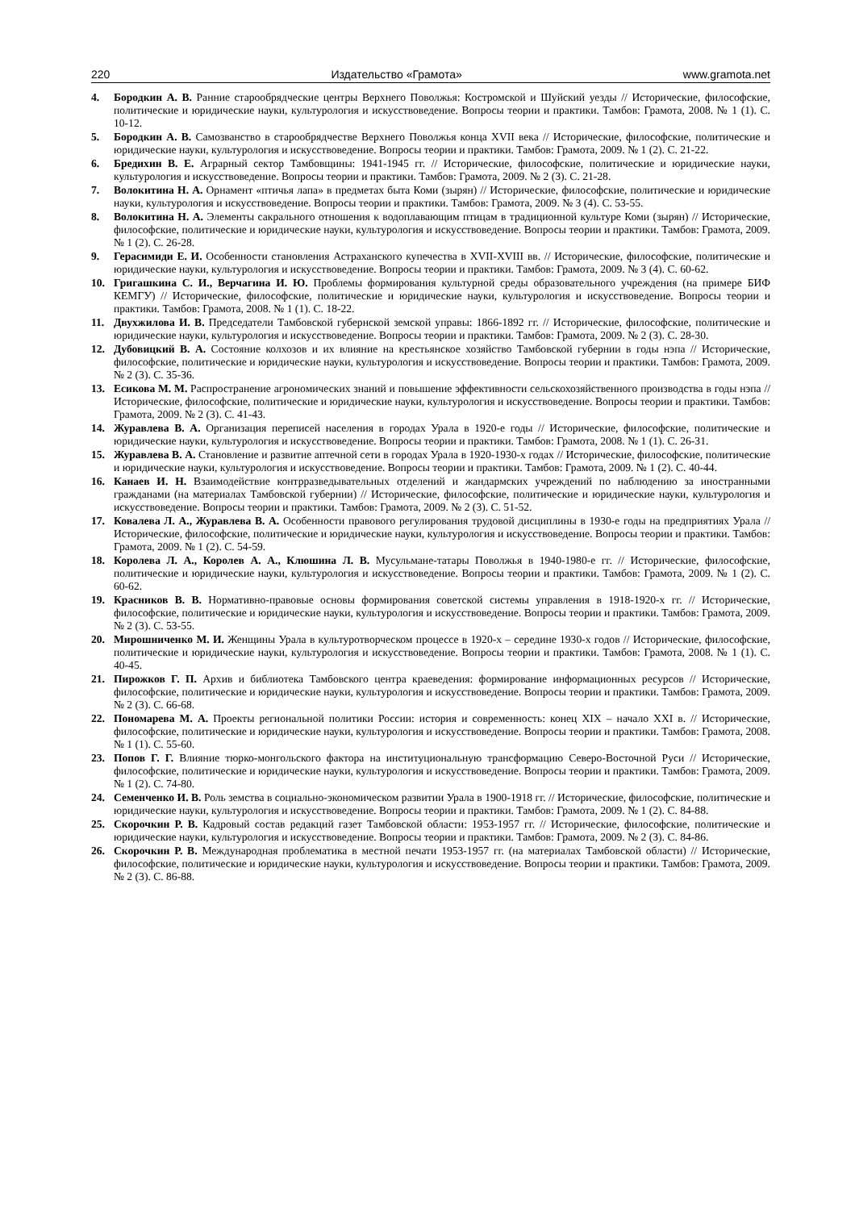220 Издательство «Грамота» www.gramota.net
4. Бородкин А. В. Ранние старообрядческие центры Верхнего Поволжья: Костромской и Шуйский уезды // Исторические, философские, политические и юридические науки, культурология и искусствоведение. Вопросы теории и практики. Тамбов: Грамота, 2008. № 1 (1). С. 10-12.
5. Бородкин А. В. Самозванство в старообрядчестве Верхнего Поволжья конца XVII века // Исторические, философские, политические и юридические науки, культурология и искусствоведение. Вопросы теории и практики. Тамбов: Грамота, 2009. № 1 (2). С. 21-22.
6. Бредихин В. Е. Аграрный сектор Тамбовщины: 1941-1945 гг. // Исторические, философские, политические и юридические науки, культурология и искусствоведение. Вопросы теории и практики. Тамбов: Грамота, 2009. № 2 (3). С. 21-28.
7. Волокитина Н. А. Орнамент «птичья лапа» в предметах быта Коми (зырян) // Исторические, философские, политические и юридические науки, культурология и искусствоведение. Вопросы теории и практики. Тамбов: Грамота, 2009. № 3 (4). С. 53-55.
8. Волокитина Н. А. Элементы сакрального отношения к водоплавающим птицам в традиционной культуре Коми (зырян) // Исторические, философские, политические и юридические науки, культурология и искусствоведение. Вопросы теории и практики. Тамбов: Грамота, 2009. № 1 (2). С. 26-28.
9. Герасимиди Е. И. Особенности становления Астраханского купечества в XVII-XVIII вв. // Исторические, философские, политические и юридические науки, культурология и искусствоведение. Вопросы теории и практики. Тамбов: Грамота, 2009. № 3 (4). С. 60-62.
10. Григашкина С. И., Верчагина И. Ю. Проблемы формирования культурной среды образовательного учреждения (на примере БИФ КЕМГУ) // Исторические, философские, политические и юридические науки, культурология и искусствоведение. Вопросы теории и практики. Тамбов: Грамота, 2008. № 1 (1). С. 18-22.
11. Двухжилова И. В. Председатели Тамбовской губернской земской управы: 1866-1892 гг. // Исторические, философские, политические и юридические науки, культурология и искусствоведение. Вопросы теории и практики. Тамбов: Грамота, 2009. № 2 (3). С. 28-30.
12. Дубовицкий В. А. Состояние колхозов и их влияние на крестьянское хозяйство Тамбовской губернии в годы нэпа // Исторические, философские, политические и юридические науки, культурология и искусствоведение. Вопросы теории и практики. Тамбов: Грамота, 2009. № 2 (3). С. 35-36.
13. Есикова М. М. Распространение агрономических знаний и повышение эффективности сельскохозяйственного производства в годы нэпа // Исторические, философские, политические и юридические науки, культурология и искусствоведение. Вопросы теории и практики. Тамбов: Грамота, 2009. № 2 (3). С. 41-43.
14. Журавлева В. А. Организация переписей населения в городах Урала в 1920-е годы // Исторические, философские, политические и юридические науки, культурология и искусствоведение. Вопросы теории и практики. Тамбов: Грамота, 2008. № 1 (1). С. 26-31.
15. Журавлева В. А. Становление и развитие аптечной сети в городах Урала в 1920-1930-х годах // Исторические, философские, политические и юридические науки, культурология и искусствоведение. Вопросы теории и практики. Тамбов: Грамота, 2009. № 1 (2). С. 40-44.
16. Канаев И. Н. Взаимодействие контрразведывательных отделений и жандармских учреждений по наблюдению за иностранными гражданами (на материалах Тамбовской губернии) // Исторические, философские, политические и юридические науки, культурология и искусствоведение. Вопросы теории и практики. Тамбов: Грамота, 2009. № 2 (3). С. 51-52.
17. Ковалева Л. А., Журавлева В. А. Особенности правового регулирования трудовой дисциплины в 1930-е годы на предприятиях Урала // Исторические, философские, политические и юридические науки, культурология и искусствоведение. Вопросы теории и практики. Тамбов: Грамота, 2009. № 1 (2). С. 54-59.
18. Королева Л. А., Королев А. А., Клюшина Л. В. Мусульмане-татары Поволжья в 1940-1980-е гг. // Исторические, философские, политические и юридические науки, культурология и искусствоведение. Вопросы теории и практики. Тамбов: Грамота, 2009. № 1 (2). С. 60-62.
19. Красников В. В. Нормативно-правовые основы формирования советской системы управления в 1918-1920-х гг. // Исторические, философские, политические и юридические науки, культурология и искусствоведение. Вопросы теории и практики. Тамбов: Грамота, 2009. № 2 (3). С. 53-55.
20. Мирошниченко М. И. Женщины Урала в культуротворческом процессе в 1920-х – середине 1930-х годов // Исторические, философские, политические и юридические науки, культурология и искусствоведение. Вопросы теории и практики. Тамбов: Грамота, 2008. № 1 (1). С. 40-45.
21. Пирожков Г. П. Архив и библиотека Тамбовского центра краеведения: формирование информационных ресурсов // Исторические, философские, политические и юридические науки, культурология и искусствоведение. Вопросы теории и практики. Тамбов: Грамота, 2009. № 2 (3). С. 66-68.
22. Пономарева М. А. Проекты региональной политики России: история и современность: конец XIX – начало XXI в. // Исторические, философские, политические и юридические науки, культурология и искусствоведение. Вопросы теории и практики. Тамбов: Грамота, 2008. № 1 (1). С. 55-60.
23. Попов Г. Г. Влияние тюрко-монгольского фактора на институциональную трансформацию Северо-Восточной Руси // Исторические, философские, политические и юридические науки, культурология и искусствоведение. Вопросы теории и практики. Тамбов: Грамота, 2009. № 1 (2). С. 74-80.
24. Семенченко И. В. Роль земства в социально-экономическом развитии Урала в 1900-1918 гг. // Исторические, философские, политические и юридические науки, культурология и искусствоведение. Вопросы теории и практики. Тамбов: Грамота, 2009. № 1 (2). С. 84-88.
25. Скорочкин Р. В. Кадровый состав редакций газет Тамбовской области: 1953-1957 гг. // Исторические, философские, политические и юридические науки, культурология и искусствоведение. Вопросы теории и практики. Тамбов: Грамота, 2009. № 2 (3). С. 84-86.
26. Скорочкин Р. В. Международная проблематика в местной печати 1953-1957 гг. (на материалах Тамбовской области) // Исторические, философские, политические и юридические науки, культурология и искусствоведение. Вопросы теории и практики. Тамбов: Грамота, 2009. № 2 (3). С. 86-88.